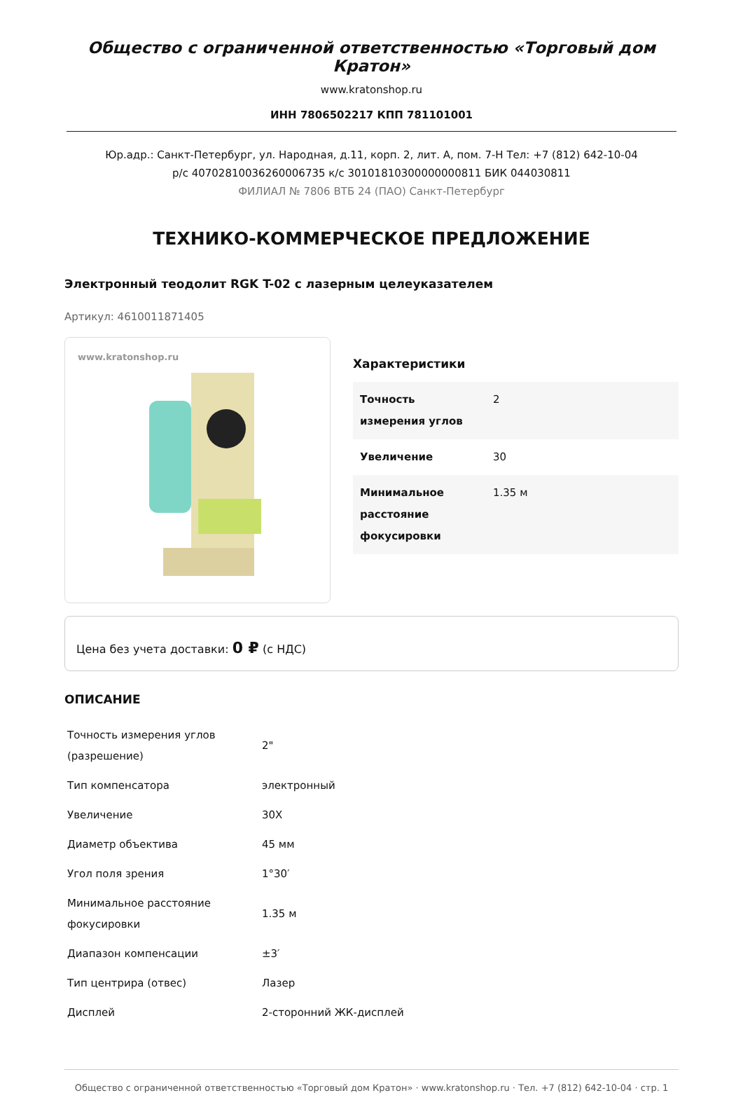Общество с ограниченной ответственностью «Торговый дом Кратон»
www.kratonshop.ru
ИНН 7806502217 КПП 781101001
Юр.адр.: Санкт-Петербург, ул. Народная, д.11, корп. 2, лит. А, пом. 7-Н Тел: +7 (812) 642-10-04
р/с 40702810036260006735 к/с 30101810300000000811 БИК 044030811
ФИЛИАЛ № 7806 ВТБ 24 (ПАО) Санкт-Петербург
ТЕХНИКО-КОММЕРЧЕСКОЕ ПРЕДЛОЖЕНИЕ
Электронный теодолит RGK T-02 с лазерным целеуказателем
Артикул: 4610011871405
www.kratonshop.ru
Характеристики
| Точность измерения углов | 2 |
| Увеличение | 30 |
| Минимальное расстояние фокусировки | 1.35 м |
Цена без учета доставки: 0 ₽ (с НДС)
ОПИСАНИЕ
| Точность измерения углов (разрешение) | 2" |
| Тип компенсатора | электронный |
| Увеличение | 30X |
| Диаметр объектива | 45 мм |
| Угол поля зрения | 1°30′ |
| Минимальное расстояние фокусировки | 1.35 м |
| Диапазон компенсации | ±3′ |
| Тип центрира (отвес) | Лазер |
| Дисплей | 2-сторонний ЖК-дисплей |
Общество с ограниченной ответственностью «Торговый дом Кратон» · www.kratonshop.ru · Тел. +7 (812) 642-10-04 · стр. 1